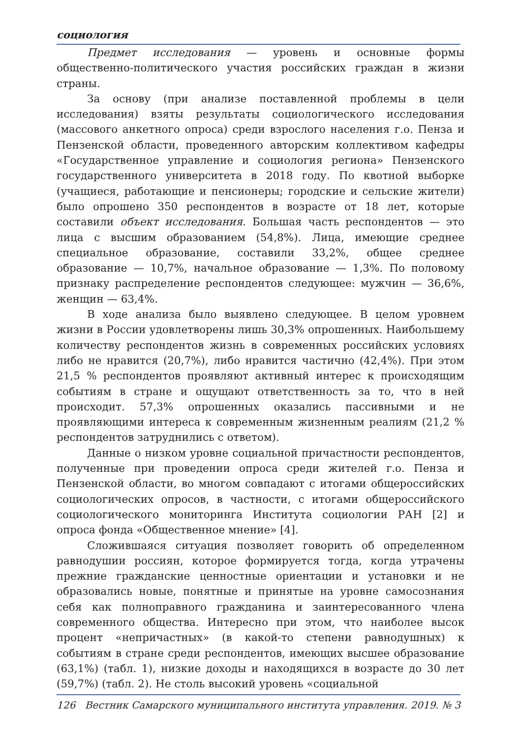социология
Предмет исследования — уровень и основные формы общественно-политического участия российских граждан в жизни страны.
За основу (при анализе поставленной проблемы в цели исследования) взяты результаты социологического исследования (массового анкетного опроса) среди взрослого населения г.о. Пенза и Пензенской области, проведенного авторским коллективом кафедры «Государственное управление и социология региона» Пензенского государственного университета в 2018 году. По квотной выборке (учащиеся, работающие и пенсионеры; городские и сельские жители) было опрошено 350 респондентов в возрасте от 18 лет, которые составили объект исследования. Большая часть респондентов — это лица с высшим образованием (54,8%). Лица, имеющие среднее специальное образование, составили 33,2%, общее среднее образование — 10,7%, начальное образование — 1,3%. По половому признаку распределение респондентов следующее: мужчин — 36,6%, женщин — 63,4%.
В ходе анализа было выявлено следующее. В целом уровнем жизни в России удовлетворены лишь 30,3% опрошенных. Наибольшему количеству респондентов жизнь в современных российских условиях либо не нравится (20,7%), либо нравится частично (42,4%). При этом 21,5 % респондентов проявляют активный интерес к происходящим событиям в стране и ощущают ответственность за то, что в ней происходит. 57,3% опрошенных оказались пассивными и не проявляющими интереса к современным жизненным реалиям (21,2 % респондентов затруднились с ответом).
Данные о низком уровне социальной причастности респондентов, полученные при проведении опроса среди жителей г.о. Пенза и Пензенской области, во многом совпадают с итогами общероссийских социологических опросов, в частности, с итогами общероссийского социологического мониторинга Института социологии РАН [2] и опроса фонда «Общественное мнение» [4].
Сложившаяся ситуация позволяет говорить об определенном равнодушии россиян, которое формируется тогда, когда утрачены прежние гражданские ценностные ориентации и установки и не образовались новые, понятные и принятые на уровне самосознания себя как полноправного гражданина и заинтересованного члена современного общества. Интересно при этом, что наиболее высок процент «непричастных» (в какой-то степени равнодушных) к событиям в стране среди респондентов, имеющих высшее образование (63,1%) (табл. 1), низкие доходы и находящихся в возрасте до 30 лет (59,7%) (табл. 2). Не столь высокий уровень «социальной
126 Вестник Самарского муниципального института управления. 2019. № 3